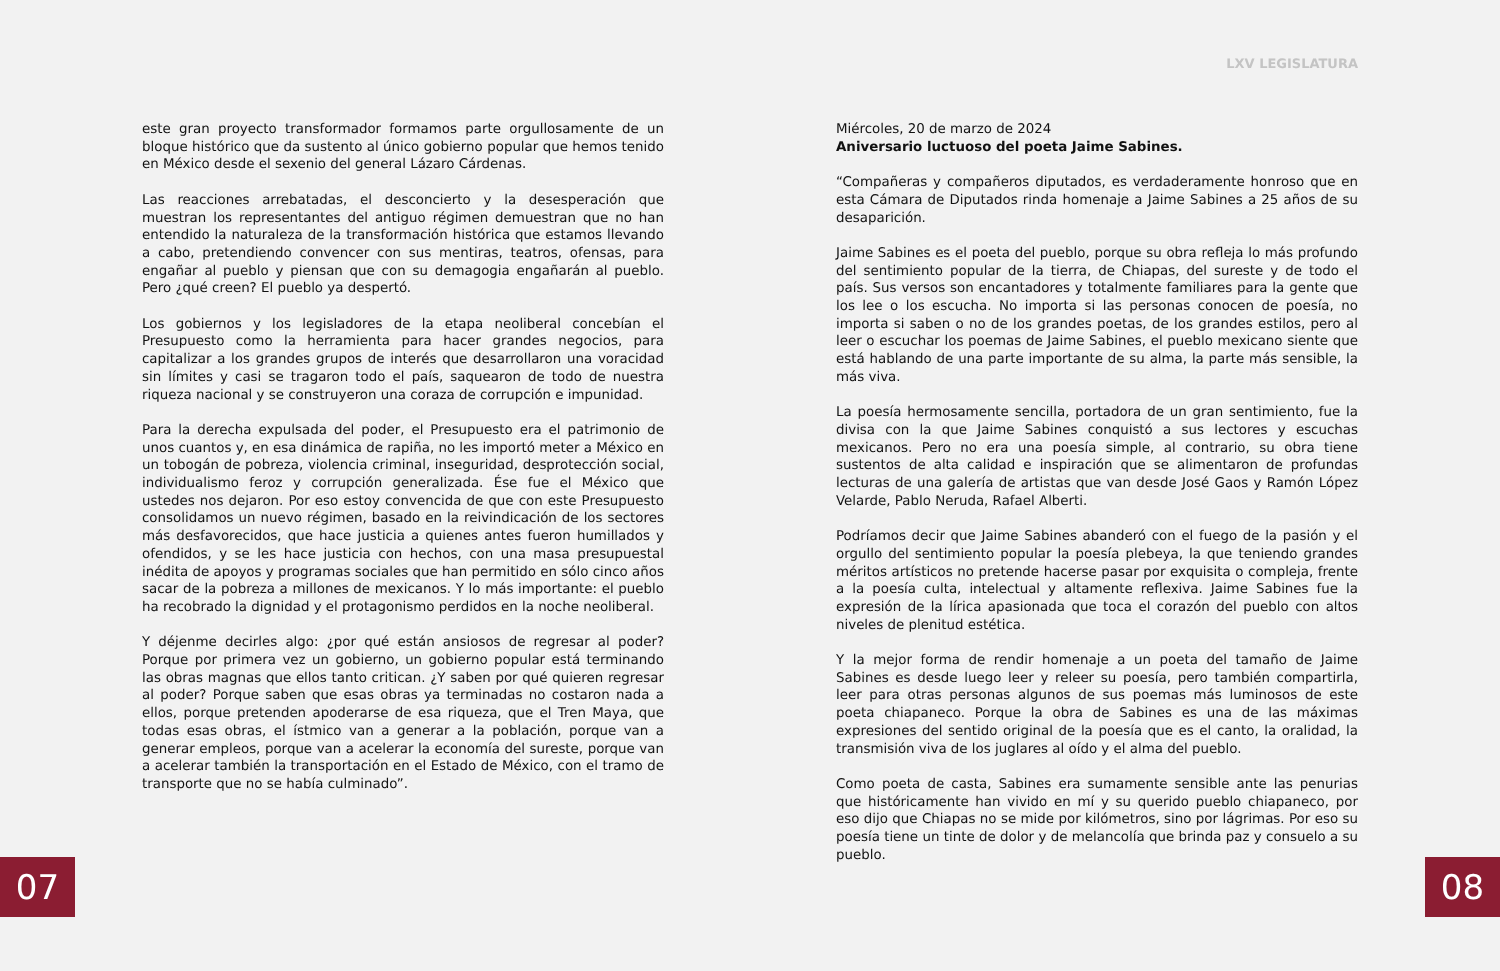LXV LEGISLATURA
este gran proyecto transformador formamos parte orgullosamente de un bloque histórico que da sustento al único gobierno popular que hemos tenido en México desde el sexenio del general Lázaro Cárdenas.
Las reacciones arrebatadas, el desconcierto y la desesperación que muestran los representantes del antiguo régimen demuestran que no han entendido la naturaleza de la transformación histórica que estamos llevando a cabo, pretendiendo convencer con sus mentiras, teatros, ofensas, para engañar al pueblo y piensan que con su demagogia engañarán al pueblo. Pero ¿qué creen? El pueblo ya despertó.
Los gobiernos y los legisladores de la etapa neoliberal concebían el Presupuesto como la herramienta para hacer grandes negocios, para capitalizar a los grandes grupos de interés que desarrollaron una voracidad sin límites y casi se tragaron todo el país, saquearon de todo de nuestra riqueza nacional y se construyeron una coraza de corrupción e impunidad.
Para la derecha expulsada del poder, el Presupuesto era el patrimonio de unos cuantos y, en esa dinámica de rapiña, no les importó meter a México en un tobogán de pobreza, violencia criminal, inseguridad, desprotección social, individualismo feroz y corrupción generalizada. Ése fue el México que ustedes nos dejaron. Por eso estoy convencida de que con este Presupuesto consolidamos un nuevo régimen, basado en la reivindicación de los sectores más desfavorecidos, que hace justicia a quienes antes fueron humillados y ofendidos, y se les hace justicia con hechos, con una masa presupuestal inédita de apoyos y programas sociales que han permitido en sólo cinco años sacar de la pobreza a millones de mexicanos. Y lo más importante: el pueblo ha recobrado la dignidad y el protagonismo perdidos en la noche neoliberal.
Y déjenme decirles algo: ¿por qué están ansiosos de regresar al poder? Porque por primera vez un gobierno, un gobierno popular está terminando las obras magnas que ellos tanto critican. ¿Y saben por qué quieren regresar al poder? Porque saben que esas obras ya terminadas no costaron nada a ellos, porque pretenden apoderarse de esa riqueza, que el Tren Maya, que todas esas obras, el ístmico van a generar a la población, porque van a generar empleos, porque van a acelerar la economía del sureste, porque van a acelerar también la transportación en el Estado de México, con el tramo de transporte que no se había culminado”.
Miércoles, 20 de marzo de 2024
Aniversario luctuoso del poeta Jaime Sabines.
“Compañeras y compañeros diputados, es verdaderamente honroso que en esta Cámara de Diputados rinda homenaje a Jaime Sabines a 25 años de su desaparición.
Jaime Sabines es el poeta del pueblo, porque su obra refleja lo más profundo del sentimiento popular de la tierra, de Chiapas, del sureste y de todo el país. Sus versos son encantadores y totalmente familiares para la gente que los lee o los escucha. No importa si las personas conocen de poesía, no importa si saben o no de los grandes poetas, de los grandes estilos, pero al leer o escuchar los poemas de Jaime Sabines, el pueblo mexicano siente que está hablando de una parte importante de su alma, la parte más sensible, la más viva.
La poesía hermosamente sencilla, portadora de un gran sentimiento, fue la divisa con la que Jaime Sabines conquistó a sus lectores y escuchas mexicanos. Pero no era una poesía simple, al contrario, su obra tiene sustentos de alta calidad e inspiración que se alimentaron de profundas lecturas de una galería de artistas que van desde José Gaos y Ramón López Velarde, Pablo Neruda, Rafael Alberti.
Podríamos decir que Jaime Sabines abanderó con el fuego de la pasión y el orgullo del sentimiento popular la poesía plebeya, la que teniendo grandes méritos artísticos no pretende hacerse pasar por exquisita o compleja, frente a la poesía culta, intelectual y altamente reflexiva. Jaime Sabines fue la expresión de la lírica apasionada que toca el corazón del pueblo con altos niveles de plenitud estética.
Y la mejor forma de rendir homenaje a un poeta del tamaño de Jaime Sabines es desde luego leer y releer su poesía, pero también compartirla, leer para otras personas algunos de sus poemas más luminosos de este poeta chiapaneco. Porque la obra de Sabines es una de las máximas expresiones del sentido original de la poesía que es el canto, la oralidad, la transmisión viva de los juglares al oído y el alma del pueblo.
Como poeta de casta, Sabines era sumamente sensible ante las penurias que históricamente han vivido en mí y su querido pueblo chiapaneco, por eso dijo que Chiapas no se mide por kilómetros, sino por lágrimas. Por eso su poesía tiene un tinte de dolor y de melancolía que brinda paz y consuelo a su pueblo.
07 08